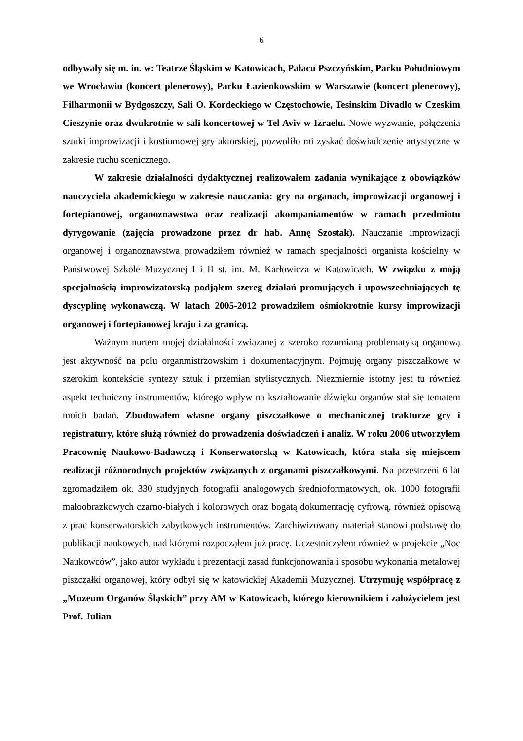6
odbywały się m. in. w: Teatrze Śląskim w Katowicach, Pałacu Pszczyńskim, Parku Południowym we Wrocławiu (koncert plenerowy), Parku Łazienkowskim w Warszawie (koncert plenerowy), Filharmonii w Bydgoszczy, Sali O. Kordeckiego w Częstochowie, Tesinskim Divadlo w Czeskim Cieszynie oraz dwukrotnie w sali koncertowej w Tel Aviv w Izraelu. Nowe wyzwanie, połączenia sztuki improwizacji i kostiumowej gry aktorskiej, pozwoliło mi zyskać doświadczenie artystyczne w zakresie ruchu scenicznego.
W zakresie działalności dydaktycznej realizowałem zadania wynikające z obowiązków nauczyciela akademickiego w zakresie nauczania: gry na organach, improwizacji organowej i fortepianowej, organoznawstwa oraz realizacji akompaniamentów w ramach przedmiotu dyrygowanie (zajęcia prowadzone przez dr hab. Annę Szostak). Nauczanie improwizacji organowej i organoznawstwa prowadziłem również w ramach specjalności organista kościelny w Państwowej Szkole Muzycznej I i II st. im. M. Karłowicza w Katowicach. W związku z moją specjalnością improwizatorską podjąłem szereg działań promujących i upowszechniających tę dyscyplinę wykonawczą. W latach 2005-2012 prowadziłem ośmiokrotnie kursy improwizacji organowej i fortepianowej kraju i za granicą.
Ważnym nurtem mojej działalności związanej z szeroko rozumianą problematyką organową jest aktywność na polu organmistrzowskim i dokumentacyjnym. Pojmuję organy piszczałkowe w szerokim kontekście syntezy sztuk i przemian stylistycznych. Niezmiernie istotny jest tu również aspekt techniczny instrumentów, którego wpływ na kształtowanie dźwięku organów stał się tematem moich badań. Zbudowałem własne organy piszczałkowe o mechanicznej trakturze gry i registratury, które służą również do prowadzenia doświadczeń i analiz. W roku 2006 utworzyłem Pracownię Naukowo-Badawczą i Konserwatorską w Katowicach, która stała się miejscem realizacji różnorodnych projektów związanych z organami piszczałkowymi. Na przestrzeni 6 lat zgromadziłem ok. 330 studyjnych fotografii analogowych średnioformatowych, ok. 1000 fotografii małoobrazkowych czarno-białych i kolorowych oraz bogatą dokumentację cyfrową, również opisową z prac konserwatorskich zabytkowych instrumentów. Zarchiwizowany materiał stanowi podstawę do publikacji naukowych, nad którymi rozpocząłem już pracę. Uczestniczyłem również w projekcie „Noc Naukowców”, jako autor wykładu i prezentacji zasad funkcjonowania i sposobu wykonania metalowej piszczałki organowej, który odbył się w katowickiej Akademii Muzycznej. Utrzymuję współpracę z „Muzeum Organów Śląskich” przy AM w Katowicach, którego kierownikiem i założycielem jest Prof. Julian